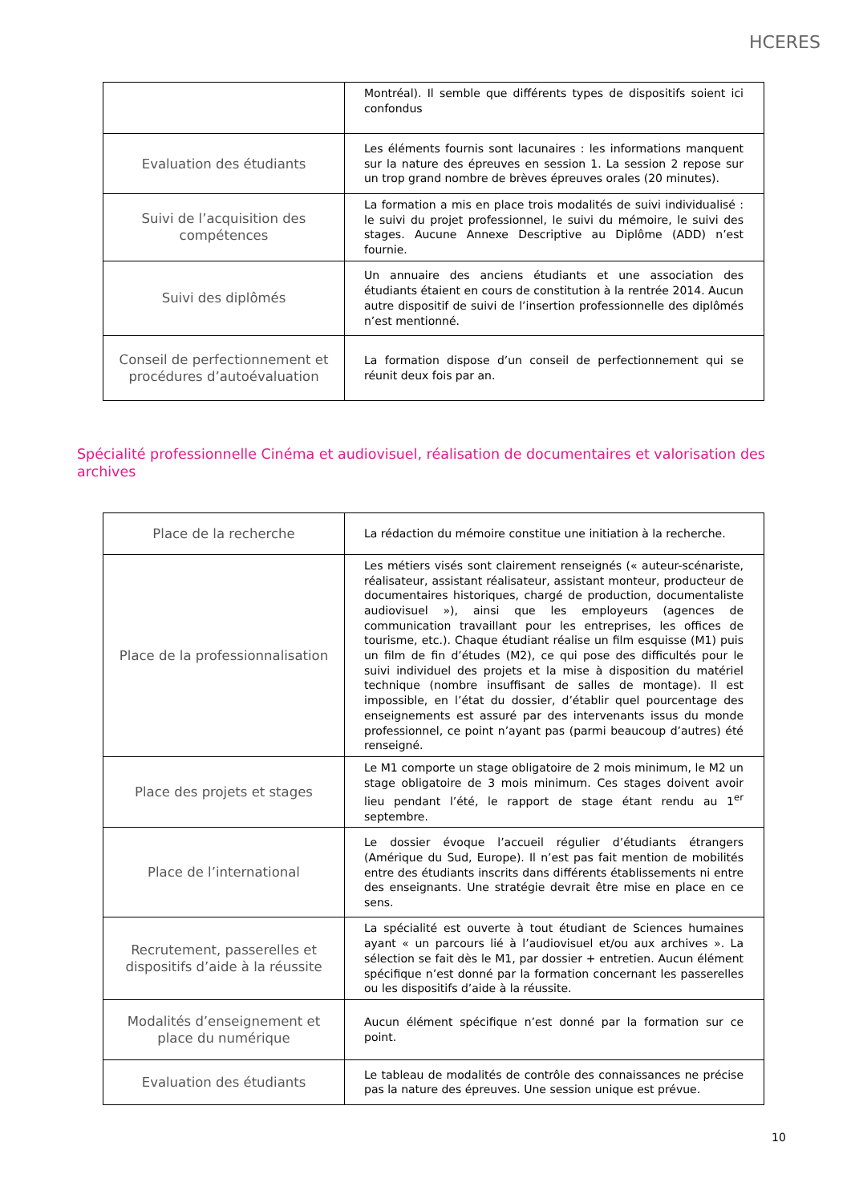HCERES
| | Montréal). Il semble que différents types de dispositifs soient ici confondus |
| Evaluation des étudiants | Les éléments fournis sont lacunaires : les informations manquent sur la nature des épreuves en session 1. La session 2 repose sur un trop grand nombre de brèves épreuves orales (20 minutes). |
| Suivi de l’acquisition des compétences | La formation a mis en place trois modalités de suivi individualisé : le suivi du projet professionnel, le suivi du mémoire, le suivi des stages. Aucune Annexe Descriptive au Diplôme (ADD) n’est fournie. |
| Suivi des diplômés | Un annuaire des anciens étudiants et une association des étudiants étaient en cours de constitution à la rentrée 2014. Aucun autre dispositif de suivi de l’insertion professionnelle des diplômés n’est mentionné. |
| Conseil de perfectionnement et procédures d’autoévaluation | La formation dispose d’un conseil de perfectionnement qui se réunit deux fois par an. |
Spécialité professionnelle Cinéma et audiovisuel, réalisation de documentaires et valorisation des archives
| Place de la recherche | La rédaction du mémoire constitue une initiation à la recherche. |
| Place de la professionnalisation | Les métiers visés sont clairement renseignés (« auteur-scénariste, réalisateur, assistant réalisateur, assistant monteur, producteur de documentaires historiques, chargé de production, documentaliste audiovisuel »), ainsi que les employeurs (agences de communication travaillant pour les entreprises, les offices de tourisme, etc.). Chaque étudiant réalise un film esquisse (M1) puis un film de fin d’études (M2), ce qui pose des difficultés pour le suivi individuel des projets et la mise à disposition du matériel technique (nombre insuffisant de salles de montage). Il est impossible, en l’état du dossier, d’établir quel pourcentage des enseignements est assuré par des intervenants issus du monde professionnel, ce point n’ayant pas (parmi beaucoup d’autres) été renseigné. |
| Place des projets et stages | Le M1 comporte un stage obligatoire de 2 mois minimum, le M2 un stage obligatoire de 3 mois minimum. Ces stages doivent avoir lieu pendant l’été, le rapport de stage étant rendu au 1<sup>er</sup> septembre. |
| Place de l’international | Le dossier évoque l’accueil régulier d’étudiants étrangers (Amérique du Sud, Europe). Il n’est pas fait mention de mobilités entre des étudiants inscrits dans différents établissements ni entre des enseignants. Une stratégie devrait être mise en place en ce sens. |
| Recrutement, passerelles et dispositifs d’aide à la réussite | La spécialité est ouverte à tout étudiant de Sciences humaines ayant « un parcours lié à l’audiovisuel et/ou aux archives ». La sélection se fait dès le M1, par dossier + entretien. Aucun élément spécifique n’est donné par la formation concernant les passerelles ou les dispositifs d’aide à la réussite. |
| Modalités d’enseignement et place du numérique | Aucun élément spécifique n’est donné par la formation sur ce point. |
| Evaluation des étudiants | Le tableau de modalités de contrôle des connaissances ne précise pas la nature des épreuves. Une session unique est prévue. |
10